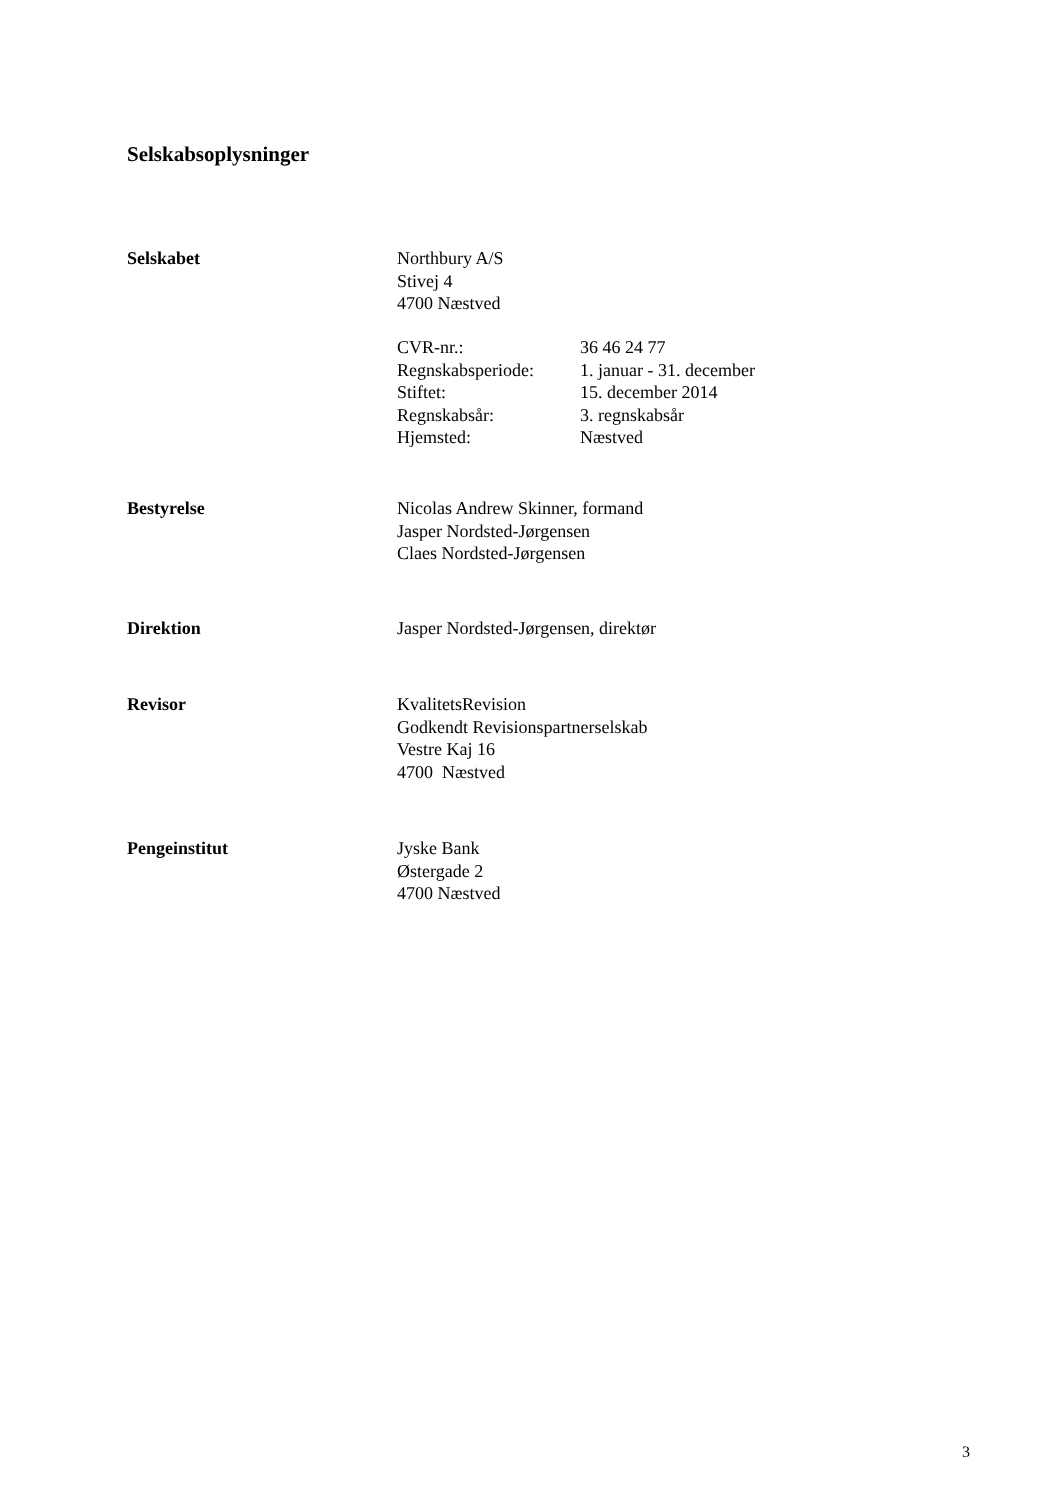Selskabsoplysninger
Selskabet Northbury A/S
Stivej 4
4700 Næstved
| CVR-nr.: | 36 46 24 77 |
| Regnskabsperiode: | 1. januar - 31. december |
| Stiftet: | 15. december 2014 |
| Regnskabsår: | 3. regnskabsår |
| Hjemsted: | Næstved |
Bestyrelse Nicolas Andrew Skinner, formand
Jasper Nordsted-Jørgensen
Claes Nordsted-Jørgensen
Direktion Jasper Nordsted-Jørgensen, direktør
Revisor KvalitetsRevision
Godkendt Revisionspartnerselskab
Vestre Kaj 16
4700 Næstved
Pengeinstitut Jyske Bank
Østergade 2
4700 Næstved
3